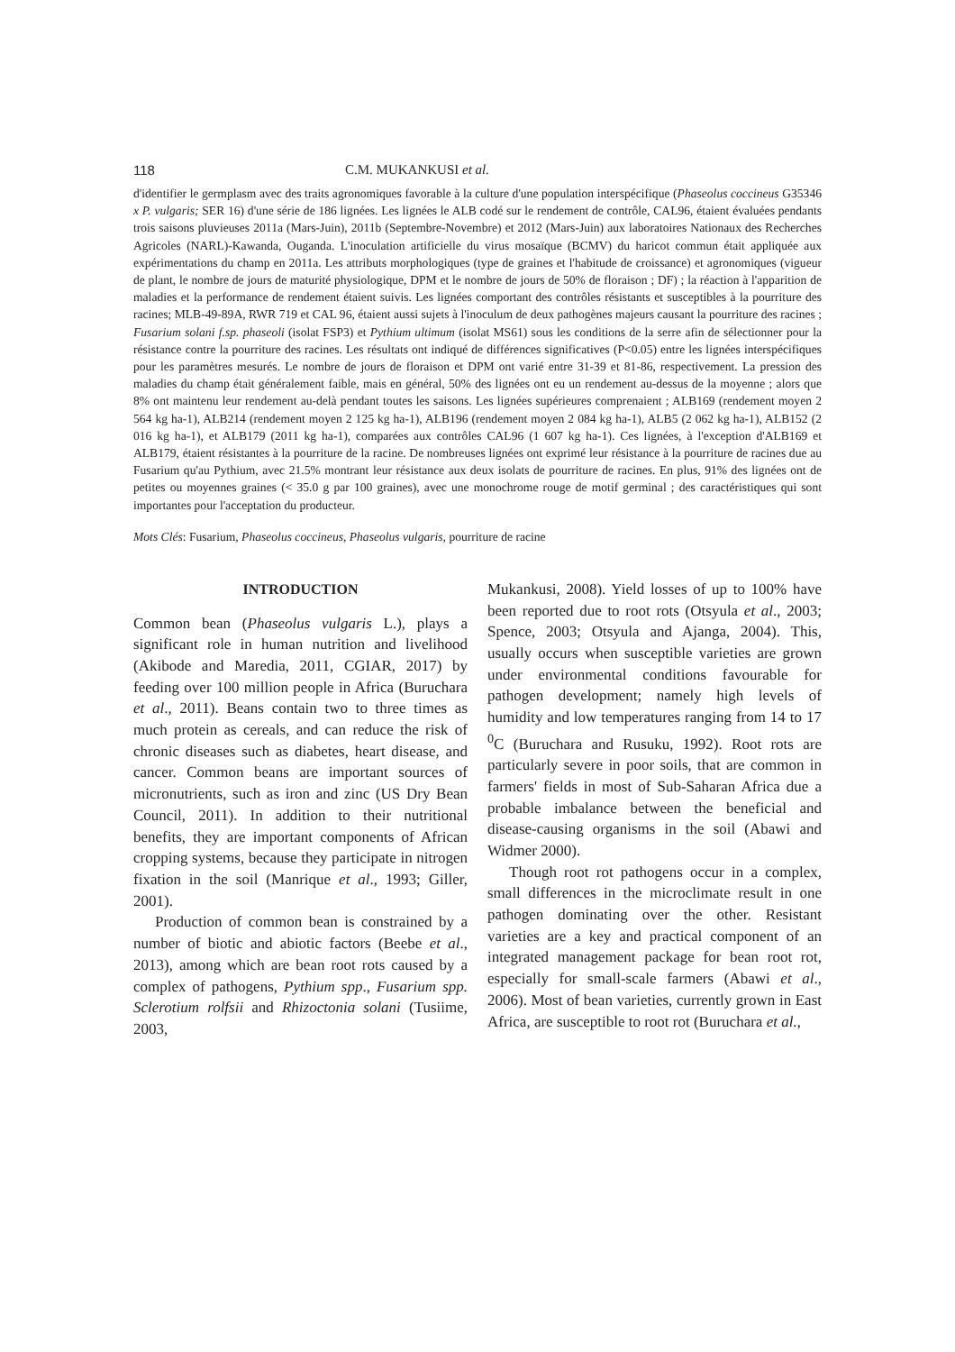118 C.M. MUKANKUSI et al.
d'identifier le germplasm avec des traits agronomiques favorable à la culture d'une population interspécifique (Phaseolus coccineus G35346 x P. vulgaris; SER 16) d'une série de 186 lignées. Les lignées le ALB codé sur le rendement de contrôle, CAL96, étaient évaluées pendants trois saisons pluvieuses 2011a (Mars-Juin), 2011b (Septembre-Novembre) et 2012 (Mars-Juin) aux laboratoires Nationaux des Recherches Agricoles (NARL)-Kawanda, Ouganda. L'inoculation artificielle du virus mosaïque (BCMV) du haricot commun était appliquée aux expérimentations du champ en 2011a. Les attributs morphologiques (type de graines et l'habitude de croissance) et agronomiques (vigueur de plant, le nombre de jours de maturité physiologique, DPM et le nombre de jours de 50% de floraison ; DF) ; la réaction à l'apparition de maladies et la performance de rendement étaient suivis. Les lignées comportant des contrôles résistants et susceptibles à la pourriture des racines; MLB-49-89A, RWR 719 et CAL 96, étaient aussi sujets à l'inoculum de deux pathogènes majeurs causant la pourriture des racines ; Fusarium solani f.sp. phaseoli (isolat FSP3) et Pythium ultimum (isolat MS61) sous les conditions de la serre afin de sélectionner pour la résistance contre la pourriture des racines. Les résultats ont indiqué de différences significatives (P<0.05) entre les lignées interspécifiques pour les paramètres mesurés. Le nombre de jours de floraison et DPM ont varié entre 31-39 et 81-86, respectivement. La pression des maladies du champ était généralement faible, mais en général, 50% des lignées ont eu un rendement au-dessus de la moyenne ; alors que 8% ont maintenu leur rendement au-delà pendant toutes les saisons. Les lignées supérieures comprenaient ; ALB169 (rendement moyen 2 564 kg ha-1), ALB214 (rendement moyen 2 125 kg ha-1), ALB196 (rendement moyen 2 084 kg ha-1), ALB5 (2 062 kg ha-1), ALB152 (2 016 kg ha-1), et ALB179 (2011 kg ha-1), comparées aux contrôles CAL96 (1 607 kg ha-1). Ces lignées, à l'exception d'ALB169 et ALB179, étaient résistantes à la pourriture de la racine. De nombreuses lignées ont exprimé leur résistance à la pourriture de racines due au Fusarium qu'au Pythium, avec 21.5% montrant leur résistance aux deux isolats de pourriture de racines. En plus, 91% des lignées ont de petites ou moyennes graines (< 35.0 g par 100 graines), avec une monochrome rouge de motif germinal ; des caractéristiques qui sont importantes pour l'acceptation du producteur.
Mots Clés: Fusarium, Phaseolus coccineus, Phaseolus vulgaris, pourriture de racine
INTRODUCTION
Common bean (Phaseolus vulgaris L.), plays a significant role in human nutrition and livelihood (Akibode and Maredia, 2011, CGIAR, 2017) by feeding over 100 million people in Africa (Buruchara et al., 2011). Beans contain two to three times as much protein as cereals, and can reduce the risk of chronic diseases such as diabetes, heart disease, and cancer. Common beans are important sources of micronutrients, such as iron and zinc (US Dry Bean Council, 2011). In addition to their nutritional benefits, they are important components of African cropping systems, because they participate in nitrogen fixation in the soil (Manrique et al., 1993; Giller, 2001).
Production of common bean is constrained by a number of biotic and abiotic factors (Beebe et al., 2013), among which are bean root rots caused by a complex of pathogens, Pythium spp., Fusarium spp. Sclerotium rolfsii and Rhizoctonia solani (Tusiime, 2003,
Mukankusi, 2008). Yield losses of up to 100% have been reported due to root rots (Otsyula et al., 2003; Spence, 2003; Otsyula and Ajanga, 2004). This, usually occurs when susceptible varieties are grown under environmental conditions favourable for pathogen development; namely high levels of humidity and low temperatures ranging from 14 to 17 <sup>0</sup>C (Buruchara and Rusuku, 1992). Root rots are particularly severe in poor soils, that are common in farmers' fields in most of Sub-Saharan Africa due a probable imbalance between the beneficial and disease-causing organisms in the soil (Abawi and Widmer 2000).
Though root rot pathogens occur in a complex, small differences in the microclimate result in one pathogen dominating over the other. Resistant varieties are a key and practical component of an integrated management package for bean root rot, especially for small-scale farmers (Abawi et al., 2006). Most of bean varieties, currently grown in East Africa, are susceptible to root rot (Buruchara et al.,